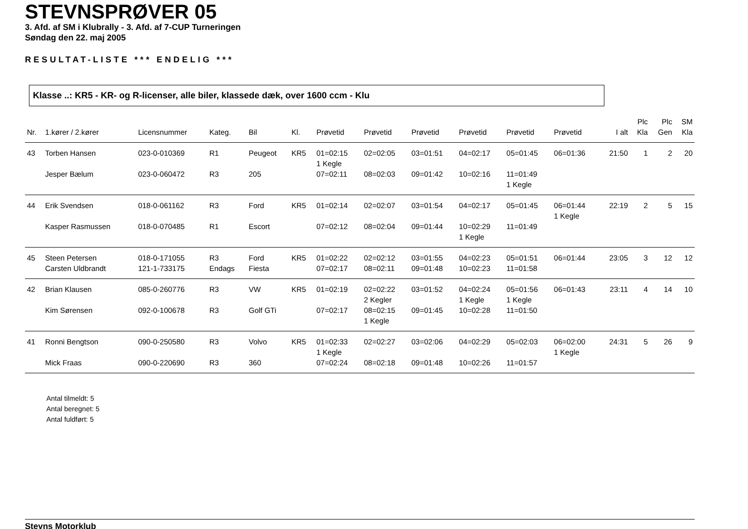STEVNSPRØVER 05
3. Afd. af SM i Klubrally - 3. Afd. af 7-CUP Turneringen
Søndag den 22. maj 2005
RESULTAT-LISTE *** ENDELIG ***
Klasse ..: KR5 - KR- og R-licenser, alle biler, klassede dæk, over 1600 ccm - Klu
| Nr. | 1.kører / 2.kører | Licensnummer | Kateg. | Bil | Kl. | Prøvetid | Prøvetid | Prøvetid | Prøvetid | Prøvetid | Prøvetid | I alt | Plc Kla | Plc Gen | SM Kla |
| --- | --- | --- | --- | --- | --- | --- | --- | --- | --- | --- | --- | --- | --- | --- | --- |
| 43 | Torben Hansen | 023-0-010369 | R1 | Peugeot | KR5 | 01=02:15 1 Kegle | 02=02:05 | 03=01:51 | 04=02:17 | 05=01:45 | 06=01:36 | 21:50 | 1 | 2 | 20 |
| | Jesper Bælum | 023-0-060472 | R3 | 205 | | 07=02:11 | 08=02:03 | 09=01:42 | 10=02:16 | 11=01:49 1 Kegle | | | | | |
| 44 | Erik Svendsen | 018-0-061162 | R3 | Ford | KR5 | 01=02:14 | 02=02:07 | 03=01:54 | 04=02:17 | 05=01:45 | 06=01:44 1 Kegle | 22:19 | 2 | 5 | 15 |
| | Kasper Rasmussen | 018-0-070485 | R1 | Escort | | 07=02:12 | 08=02:04 | 09=01:44 | 10=02:29 1 Kegle | 11=01:49 | | | | | |
| 45 | Steen Petersen | 018-0-171055 | R3 | Ford | KR5 | 01=02:22 | 02=02:12 | 03=01:55 | 04=02:23 | 05=01:51 | 06=01:44 | 23:05 | 3 | 12 | 12 |
| | Carsten Uldbrandt | 121-1-733175 | Endags | Fiesta | | 07=02:17 | 08=02:11 | 09=01:48 | 10=02:23 | 11=01:58 | | | | | |
| 42 | Brian Klausen | 085-0-260776 | R3 | VW | KR5 | 01=02:19 | 02=02:22 2 Kegler | 03=01:52 | 04=02:24 1 Kegle | 05=01:56 1 Kegle | 06=01:43 | 23:11 | 4 | 14 | 10 |
| | Kim Sørensen | 092-0-100678 | R3 | Golf GTi | | 07=02:17 | 08=02:15 1 Kegle | 09=01:45 | 10=02:28 | 11=01:50 | | | | | |
| 41 | Ronni Bengtson | 090-0-250580 | R3 | Volvo | KR5 | 01=02:33 1 Kegle | 02=02:27 | 03=02:06 | 04=02:29 | 05=02:03 | 06=02:00 1 Kegle | 24:31 | 5 | 26 | 9 |
| | Mick Fraas | 090-0-220690 | R3 | 360 | | 07=02:24 | 08=02:18 | 09=01:48 | 10=02:26 | 11=01:57 | | | | | |
Antal tilmeldt: 5
Antal beregnet: 5
Antal fuldført: 5
Stevns Motorklub